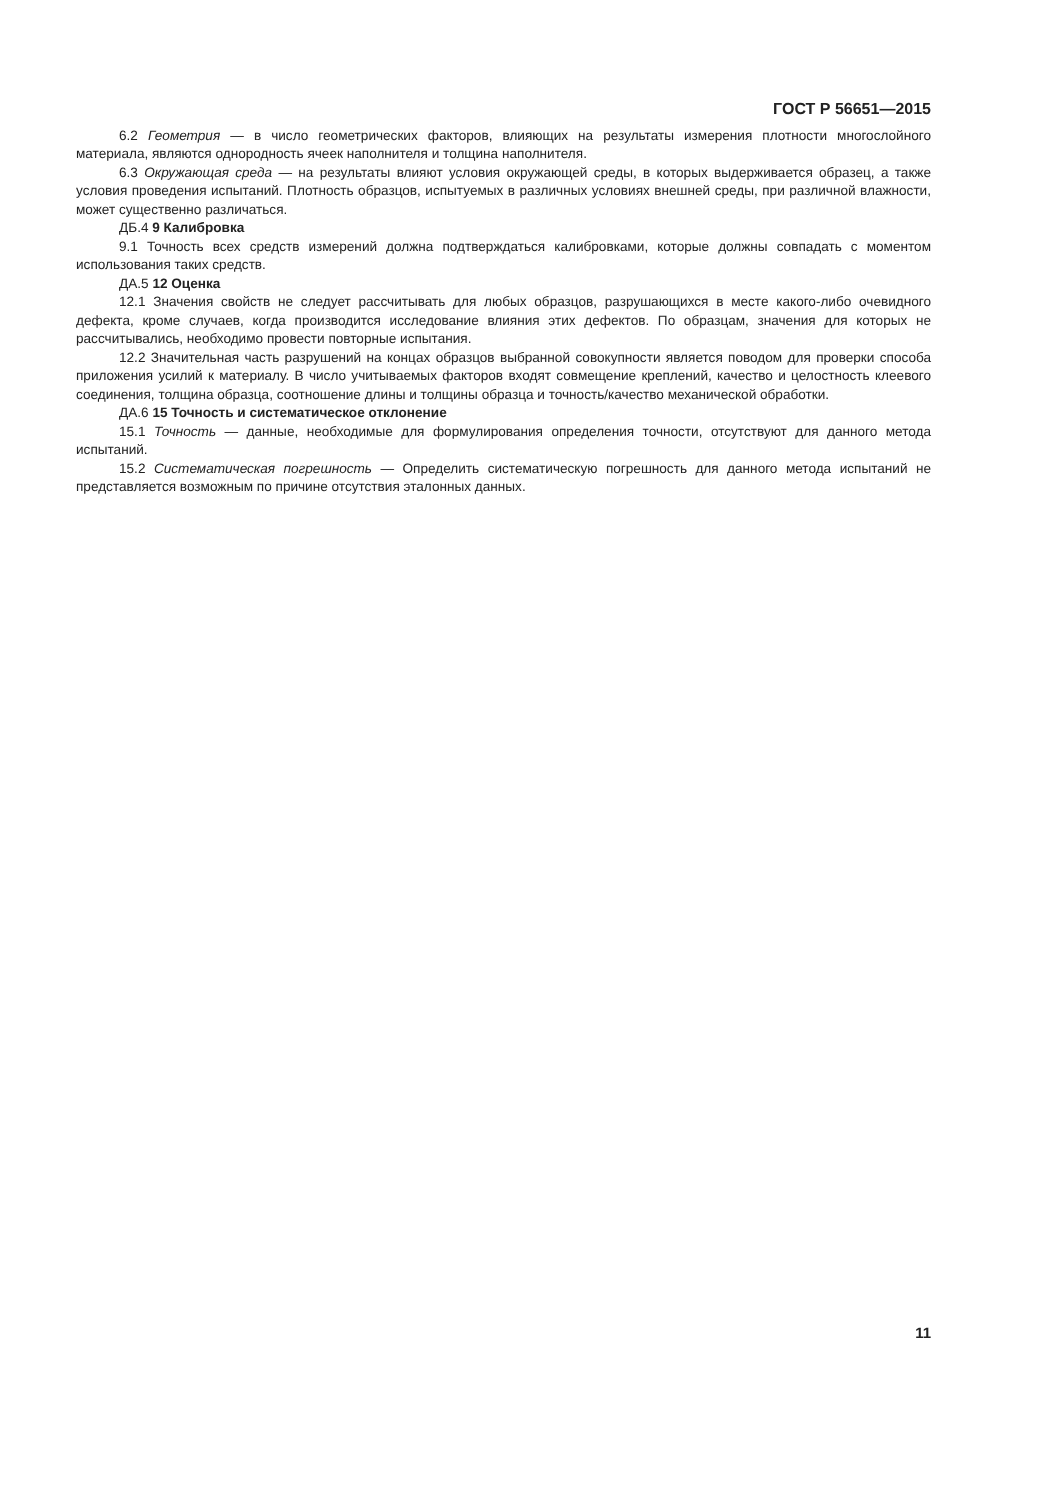ГОСТ Р 56651—2015
6.2 Геометрия — в число геометрических факторов, влияющих на результаты измерения плотности многослойного материала, являются однородность ячеек наполнителя и толщина наполнителя.
6.3 Окружающая среда — на результаты влияют условия окружающей среды, в которых выдерживается образец, а также условия проведения испытаний. Плотность образцов, испытуемых в различных условиях внешней среды, при различной влажности, может существенно различаться.
ДБ.4 9 Калибровка
9.1 Точность всех средств измерений должна подтверждаться калибровками, которые должны совпадать с моментом использования таких средств.
ДА.5 12 Оценка
12.1 Значения свойств не следует рассчитывать для любых образцов, разрушающихся в месте какого-либо очевидного дефекта, кроме случаев, когда производится исследование влияния этих дефектов. По образцам, значения для которых не рассчитывались, необходимо провести повторные испытания.
12.2 Значительная часть разрушений на концах образцов выбранной совокупности является поводом для проверки способа приложения усилий к материалу. В число учитываемых факторов входят совмещение креплений, качество и целостность клеевого соединения, толщина образца, соотношение длины и толщины образца и точность/качество механической обработки.
ДА.6 15 Точность и систематическое отклонение
15.1 Точность — данные, необходимые для формулирования определения точности, отсутствуют для данного метода испытаний.
15.2 Систематическая погрешность — Определить систематическую погрешность для данного метода испытаний не представляется возможным по причине отсутствия эталонных данных.
11